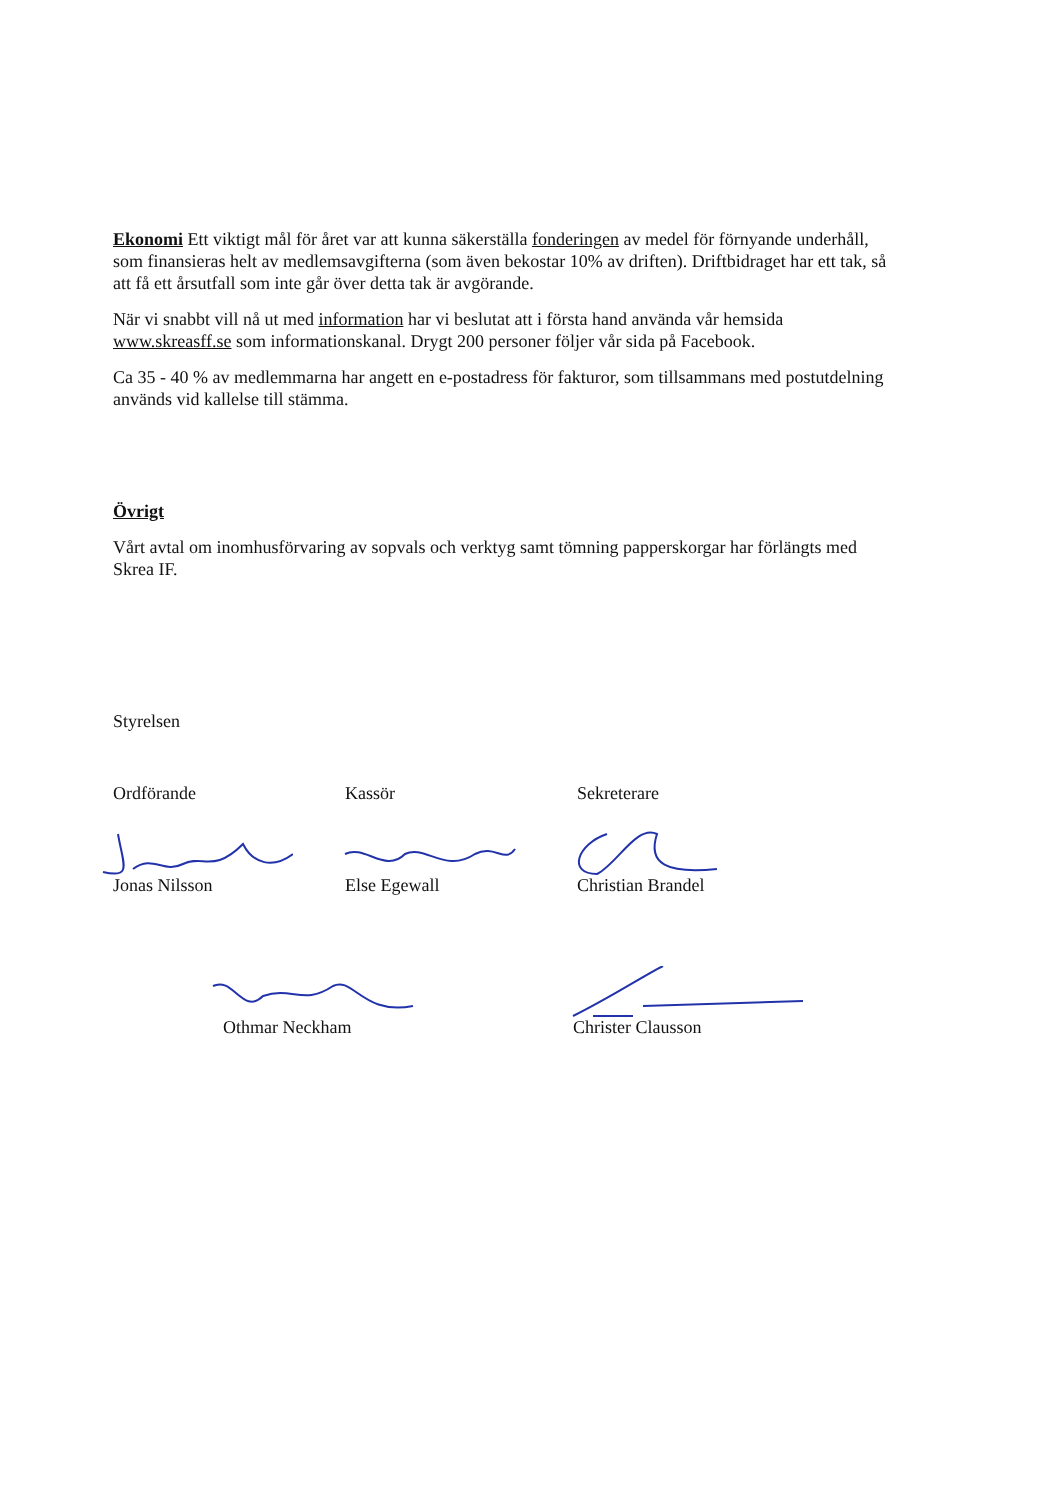Ekonomi Ett viktigt mål för året var att kunna säkerställa fonderingen av medel för förnyande underhåll, som finansieras helt av medlemsavgifterna (som även bekostar 10% av driften). Driftbidraget har ett tak, så att få ett årsutfall som inte går över detta tak är avgörande.
När vi snabbt vill nå ut med information har vi beslutat att i första hand använda vår hemsida www.skreasff.se som informationskanal. Drygt 200 personer följer vår sida på Facebook.
Ca 35 - 40 % av medlemmarna har angett en e-postadress för fakturor, som tillsammans med postutdelning används vid kallelse till stämma.
Övrigt
Vårt avtal om inomhusförvaring av sopvals och verktyg samt tömning papperskorgar har förlängts med Skrea IF.
Styrelsen
Ordförande Kassör Sekreterare
Jonas Nilsson Else Egewall Christian Brandel
Othmar Neckham Christer Clausson